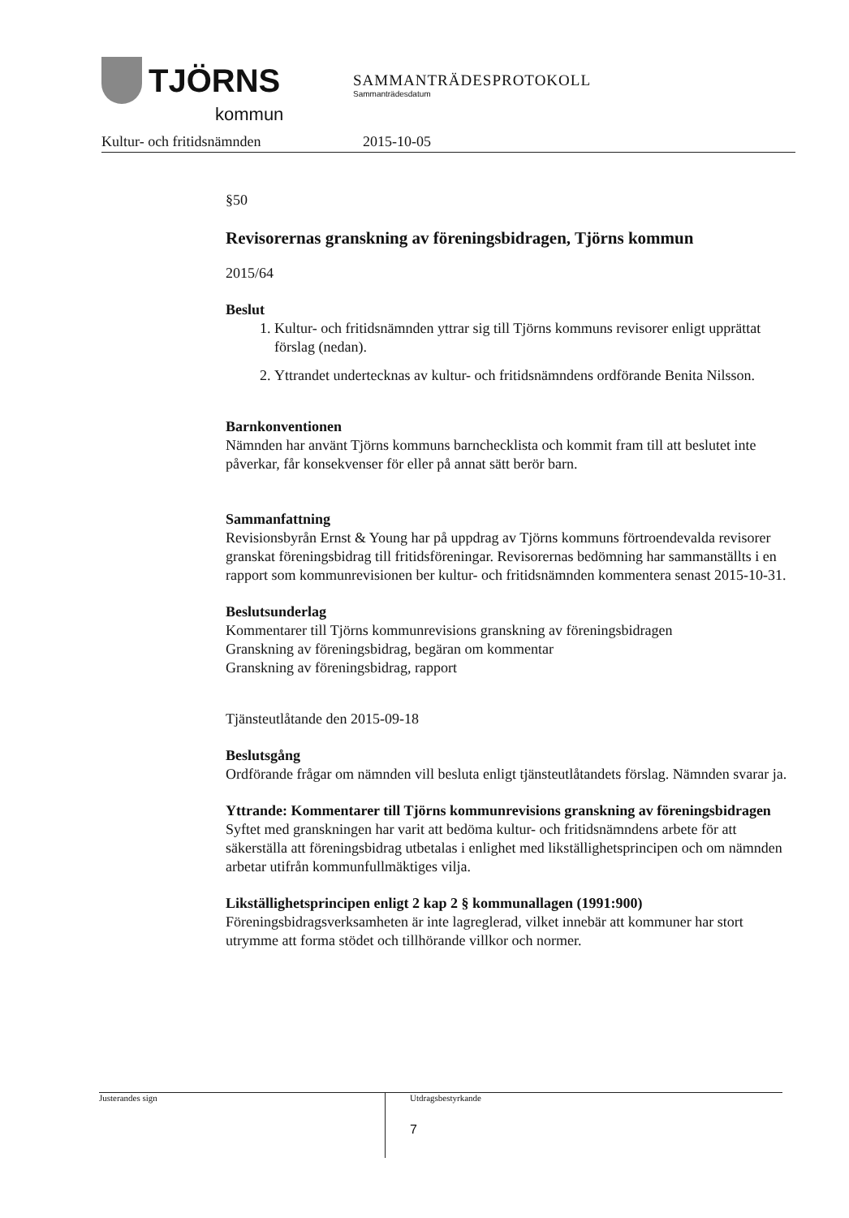TJÖRNS
kommun
SAMMANTRÄDESPROTOKOLL
Sammanträdesdatum
Kultur- och fritidsnämnden 2015-10-05
§50
Revisorernas granskning av föreningsbidragen, Tjörns kommun
2015/64
Beslut
1. Kultur- och fritidsnämnden yttrar sig till Tjörns kommuns revisorer enligt upprättat förslag (nedan).
2. Yttrandet undertecknas av kultur- och fritidsnämndens ordförande Benita Nilsson.
Barnkonventionen
Nämnden har använt Tjörns kommuns barnchecklista och kommit fram till att beslutet inte påverkar, får konsekvenser för eller på annat sätt berör barn.
Sammanfattning
Revisionsbyrån Ernst & Young har på uppdrag av Tjörns kommuns förtroendevalda revisorer granskat föreningsbidrag till fritidsföreningar. Revisorernas bedömning har sammanställts i en rapport som kommunrevisionen ber kultur- och fritidsnämnden kommentera senast 2015-10-31.
Beslutsunderlag
Kommentarer till Tjörns kommunrevisions granskning av föreningsbidragen
Granskning av föreningsbidrag, begäran om kommentar
Granskning av föreningsbidrag, rapport
Tjänsteutlåtande den 2015-09-18
Beslutsgång
Ordförande frågar om nämnden vill besluta enligt tjänsteutlåtandets förslag. Nämnden svarar ja.
Yttrande: Kommentarer till Tjörns kommunrevisions granskning av föreningsbidragen
Syftet med granskningen har varit att bedöma kultur- och fritidsnämndens arbete för att säkerställa att föreningsbidrag utbetalas i enlighet med likställighetsprincipen och om nämnden arbetar utifrån kommunfullmäktiges vilja.
Likställighetsprincipen enligt 2 kap 2 § kommunallagen (1991:900)
Föreningsbidragsverksamheten är inte lagreglerad, vilket innebär att kommuner har stort utrymme att forma stödet och tillhörande villkor och normer.
Justerandes sign
Utdragsbestyrkande
7